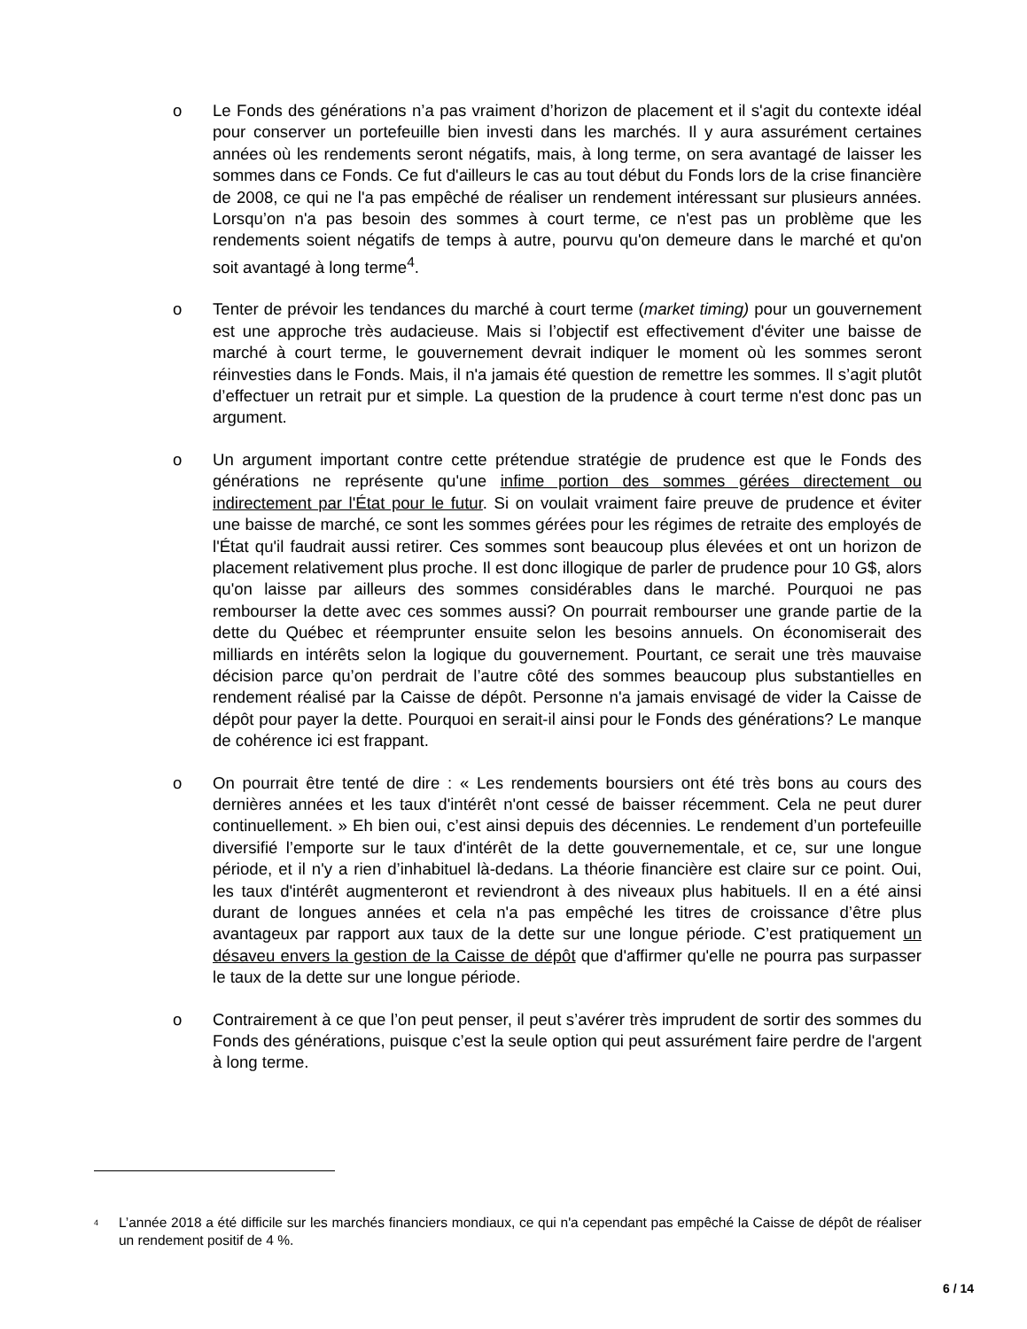o Le Fonds des générations n’a pas vraiment d’horizon de placement et il s'agit du contexte idéal pour conserver un portefeuille bien investi dans les marchés. Il y aura assurément certaines années où les rendements seront négatifs, mais, à long terme, on sera avantagé de laisser les sommes dans ce Fonds. Ce fut d'ailleurs le cas au tout début du Fonds lors de la crise financière de 2008, ce qui ne l'a pas empêché de réaliser un rendement intéressant sur plusieurs années. Lorsqu’on n'a pas besoin des sommes à court terme, ce n'est pas un problème que les rendements soient négatifs de temps à autre, pourvu qu'on demeure dans le marché et qu'on soit avantagé à long terme<sup>4</sup>.
o Tenter de prévoir les tendances du marché à court terme (market timing) pour un gouvernement est une approche très audacieuse. Mais si l’objectif est effectivement d'éviter une baisse de marché à court terme, le gouvernement devrait indiquer le moment où les sommes seront réinvesties dans le Fonds. Mais, il n'a jamais été question de remettre les sommes. Il s’agit plutôt d’effectuer un retrait pur et simple. La question de la prudence à court terme n'est donc pas un argument.
o Un argument important contre cette prétendue stratégie de prudence est que le Fonds des générations ne représente qu'une infime portion des sommes gérées directement ou indirectement par l'État pour le futur. Si on voulait vraiment faire preuve de prudence et éviter une baisse de marché, ce sont les sommes gérées pour les régimes de retraite des employés de l'État qu'il faudrait aussi retirer. Ces sommes sont beaucoup plus élevées et ont un horizon de placement relativement plus proche. Il est donc illogique de parler de prudence pour 10 G$, alors qu'on laisse par ailleurs des sommes considérables dans le marché. Pourquoi ne pas rembourser la dette avec ces sommes aussi? On pourrait rembourser une grande partie de la dette du Québec et réemprunter ensuite selon les besoins annuels. On économiserait des milliards en intérêts selon la logique du gouvernement. Pourtant, ce serait une très mauvaise décision parce qu’on perdrait de l’autre côté des sommes beaucoup plus substantielles en rendement réalisé par la Caisse de dépôt. Personne n'a jamais envisagé de vider la Caisse de dépôt pour payer la dette. Pourquoi en serait-il ainsi pour le Fonds des générations? Le manque de cohérence ici est frappant.
o On pourrait être tenté de dire : « Les rendements boursiers ont été très bons au cours des dernières années et les taux d'intérêt n'ont cessé de baisser récemment. Cela ne peut durer continuellement. » Eh bien oui, c’est ainsi depuis des décennies. Le rendement d’un portefeuille diversifié l’emporte sur le taux d'intérêt de la dette gouvernementale, et ce, sur une longue période, et il n'y a rien d’inhabituel là-dedans. La théorie financière est claire sur ce point. Oui, les taux d'intérêt augmenteront et reviendront à des niveaux plus habituels. Il en a été ainsi durant de longues années et cela n'a pas empêché les titres de croissance d’être plus avantageux par rapport aux taux de la dette sur une longue période. C’est pratiquement un désaveu envers la gestion de la Caisse de dépôt que d'affirmer qu'elle ne pourra pas surpasser le taux de la dette sur une longue période.
o Contrairement à ce que l’on peut penser, il peut s’avérer très imprudent de sortir des sommes du Fonds des générations, puisque c’est la seule option qui peut assurément faire perdre de l'argent à long terme.
<sup>4</sup>
L’année 2018 a été difficile sur les marchés financiers mondiaux, ce qui n'a cependant pas empêché la Caisse de dépôt de réaliser un rendement positif de 4 %.
6 / 14